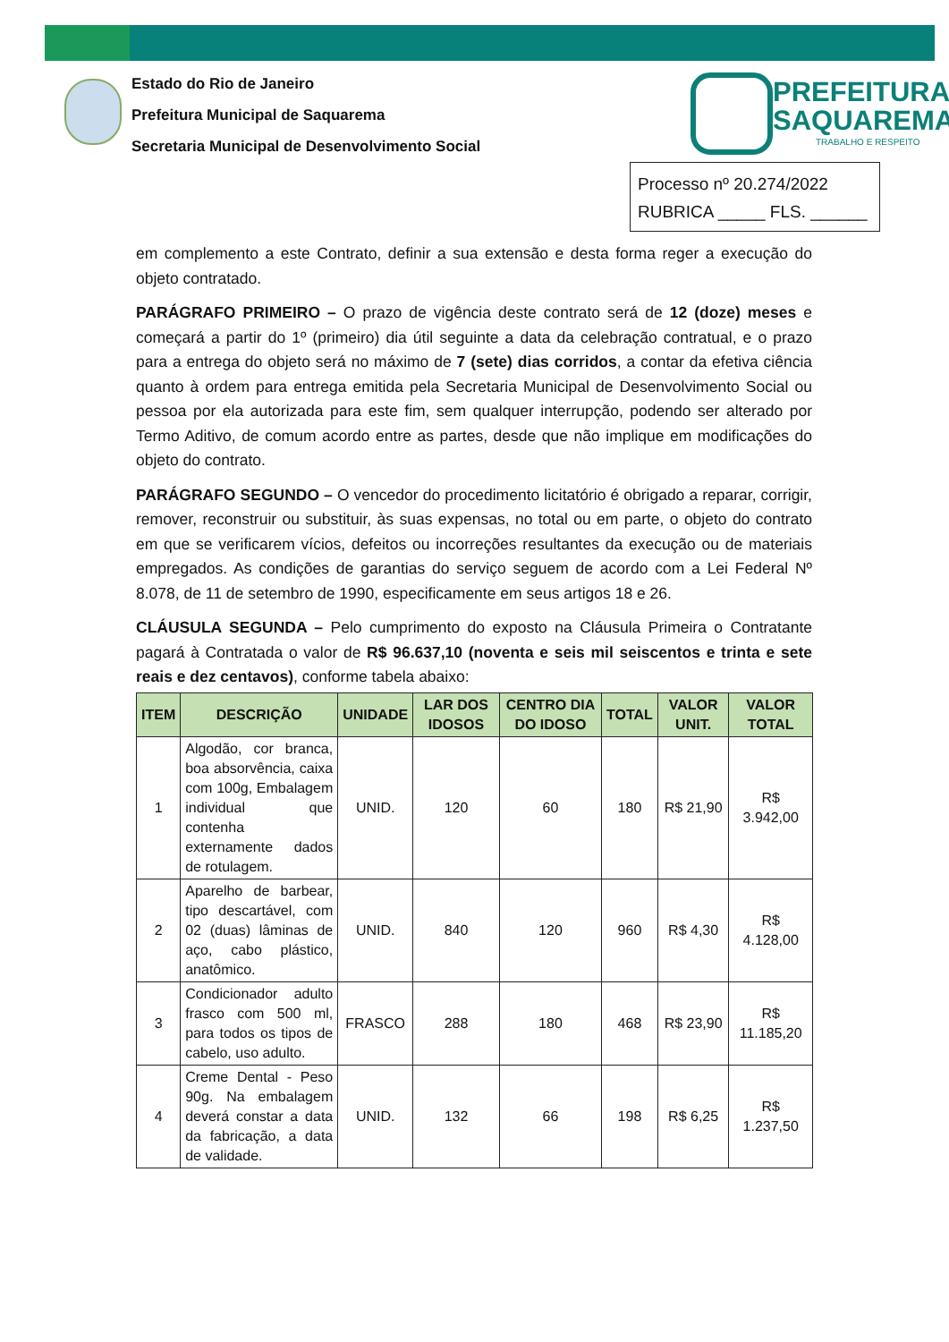Estado do Rio de Janeiro
Prefeitura Municipal de Saquarema
Secretaria Municipal de Desenvolvimento Social
PREFEITURA
SAQUAREMA
TRABALHO E RESPEITO
Processo nº 20.274/2022
RUBRICA _____ FLS. ______
em complemento a este Contrato, definir a sua extensão e desta forma reger a execução do objeto contratado.
PARÁGRAFO PRIMEIRO – O prazo de vigência deste contrato será de 12 (doze) meses e começará a partir do 1º (primeiro) dia útil seguinte a data da celebração contratual, e o prazo para a entrega do objeto será no máximo de 7 (sete) dias corridos, a contar da efetiva ciência quanto à ordem para entrega emitida pela Secretaria Municipal de Desenvolvimento Social ou pessoa por ela autorizada para este fim, sem qualquer interrupção, podendo ser alterado por Termo Aditivo, de comum acordo entre as partes, desde que não implique em modificações do objeto do contrato.
PARÁGRAFO SEGUNDO – O vencedor do procedimento licitatório é obrigado a reparar, corrigir, remover, reconstruir ou substituir, às suas expensas, no total ou em parte, o objeto do contrato em que se verificarem vícios, defeitos ou incorreções resultantes da execução ou de materiais empregados. As condições de garantias do serviço seguem de acordo com a Lei Federal Nº 8.078, de 11 de setembro de 1990, especificamente em seus artigos 18 e 26.
CLÁUSULA SEGUNDA – Pelo cumprimento do exposto na Cláusula Primeira o Contratante pagará à Contratada o valor de R$ 96.637,10 (noventa e seis mil seiscentos e trinta e sete reais e dez centavos), conforme tabela abaixo:
| ITEM | DESCRIÇÃO | UNIDADE | LAR DOS IDOSOS | CENTRO DIA DO IDOSO | TOTAL | VALOR UNIT. | VALOR TOTAL |
| --- | --- | --- | --- | --- | --- | --- | --- |
| 1 | Algodão, cor branca, boa absorvência, caixa com 100g, Embalagem individual que contenha externamente dados de rotulagem. | UNID. | 120 | 60 | 180 | R$ 21,90 | R$ 3.942,00 |
| 2 | Aparelho de barbear, tipo descartável, com 02 (duas) lâminas de aço, cabo plástico, anatômico. | UNID. | 840 | 120 | 960 | R$ 4,30 | R$ 4.128,00 |
| 3 | Condicionador adulto frasco com 500 ml, para todos os tipos de cabelo, uso adulto. | FRASCO | 288 | 180 | 468 | R$ 23,90 | R$ 11.185,20 |
| 4 | Creme Dental - Peso 90g. Na embalagem deverá constar a data da fabricação, a data de validade. | UNID. | 132 | 66 | 198 | R$ 6,25 | R$ 1.237,50 |